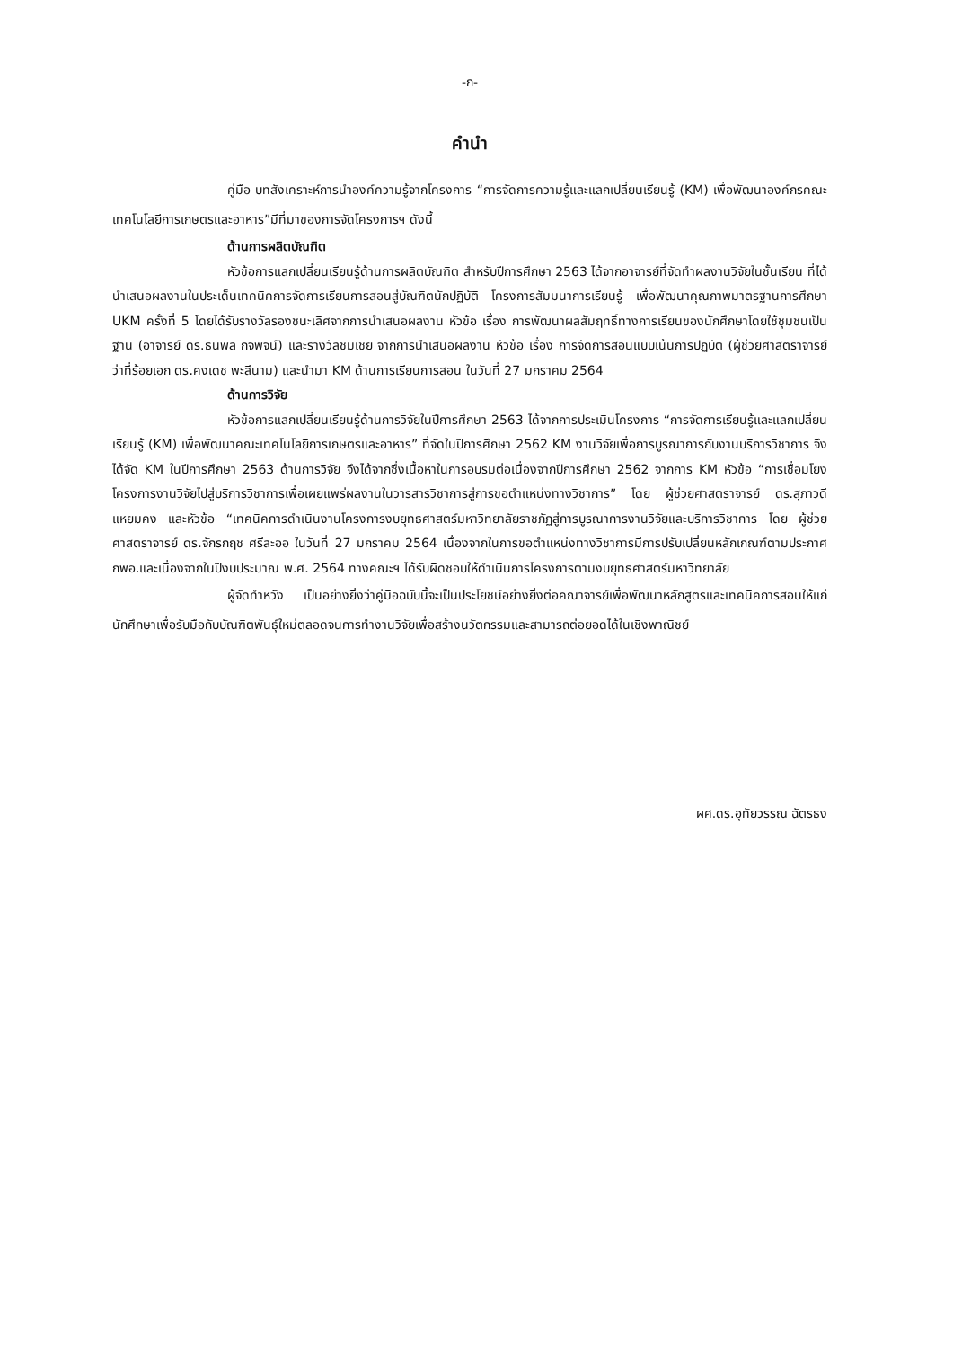-ก-
คำนำ
คู่มือ บทสังเคราะห์การนำองค์ความรู้จากโครงการ “การจัดการความรู้และแลกเปลี่ยนเรียนรู้ (KM) เพื่อพัฒนาองค์กรคณะเทคโนโลยีการเกษตรและอาหาร”มีที่มาของการจัดโครงการฯ ดังนี้
ด้านการผลิตบัณฑิต
หัวข้อการแลกเปลี่ยนเรียนรู้ด้านการผลิตบัณฑิต สำหรับปีการศึกษา 2563 ได้จากอาจารย์ที่จัดทำผลงานวิจัยในชั้นเรียน ที่ได้นำเสนอผลงานในประเด็นเทคนิคการจัดการเรียนการสอนสู่บัณฑิตนักปฏิบัติ โครงการสัมมนาการเรียนรู้ เพื่อพัฒนาคุณภาพมาตรฐานการศึกษา UKM ครั้งที่ 5 โดยได้รับรางวัลรองชนะเลิศจากการนำเสนอผลงาน หัวข้อ เรื่อง การพัฒนาผลสัมฤทธิ์ทางการเรียนของนักศึกษาโดยใช้ชุมชนเป็นฐาน (อาจารย์ ดร.ธนพล กิจพจน์) และรางวัลชมเชย จากการนำเสนอผลงาน หัวข้อ เรื่อง การจัดการสอนแบบเน้นการปฏิบัติ (ผู้ช่วยศาสตราจารย์ ว่าที่ร้อยเอก ดร.คงเดช พะสีนาม) และนำมา KM ด้านการเรียนการสอน ในวันที่ 27 มกราคม 2564
ด้านการวิจัย
หัวข้อการแลกเปลี่ยนเรียนรู้ด้านการวิจัยในปีการศึกษา 2563 ได้จากการประเมินโครงการ “การจัดการเรียนรู้และแลกเปลี่ยนเรียนรู้ (KM) เพื่อพัฒนาคณะเทคโนโลยีการเกษตรและอาหาร” ที่จัดในปีการศึกษา 2562 KM งานวิจัยเพื่อการบูรณาการกับงานบริการวิชาการ จึงได้จัด KM ในปีการศึกษา 2563 ด้านการวิจัย จึงได้จากซึ่งเนื้อหาในการอบรมต่อเนื่องจากปีการศึกษา 2562 จากการ KM หัวข้อ “การเชื่อมโยงโครงการงานวิจัยไปสู่บริการวิชาการเพื่อเผยแพร่ผลงานในวารสารวิชาการสู่การขอตำแหน่งทางวิชาการ” โดย ผู้ช่วยศาสตราจารย์ ดร.สุภาวดี แหยมคง และหัวข้อ “เทคนิคการดำเนินงานโครงการงบยุทธศาสตร์มหาวิทยาลัยราชภัฏสู่การบูรณาการงานวิจัยและบริการวิชาการ โดย ผู้ช่วยศาสตราจารย์ ดร.จักรกฤช ศรีละออ ในวันที่ 27 มกราคม 2564 เนื่องจากในการขอตำแหน่งทางวิชาการมีการปรับเปลี่ยนหลักเกณฑ์ตามประกาศ กพอ.และเนื่องจากในปีงบประมาณ พ.ศ. 2564 ทางคณะฯ ได้รับผิดชอบให้ดำเนินการโครงการตามงบยุทธศาสตร์มหาวิทยาลัย
ผู้จัดทำหวัง เป็นอย่างยิ่งว่าคู่มือฉบับนี้จะเป็นประโยชน์อย่างยิ่งต่อคณาจารย์เพื่อพัฒนาหลักสูตรและเทคนิคการสอนให้แก่นักศึกษาเพื่อรับมือกับบัณฑิตพันธุ์ใหม่ตลอดจนการทำงานวิจัยเพื่อสร้างนวัตกรรมและสามารถต่อยอดได้ในเชิงพาณิชย์
ผศ.ดร.อุทัยวรรณ ฉัตรธง